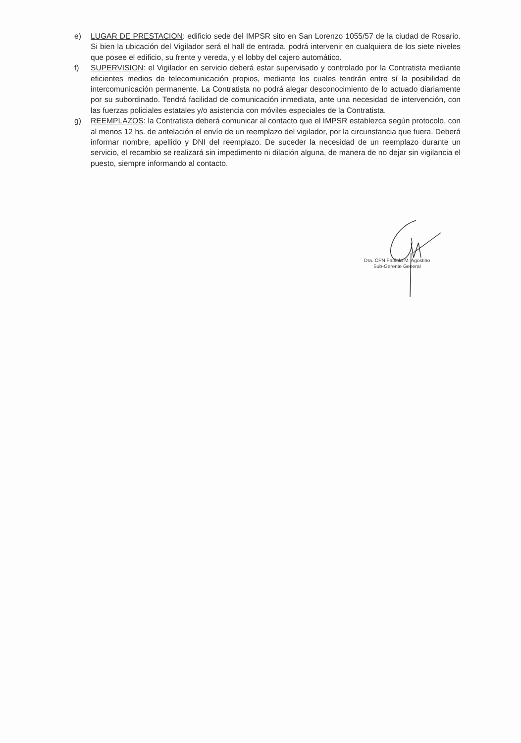e) LUGAR DE PRESTACION: edificio sede del IMPSR sito en San Lorenzo 1055/57 de la ciudad de Rosario. Si bien la ubicación del Vigilador será el hall de entrada, podrá intervenir en cualquiera de los siete niveles que posee el edificio, su frente y vereda, y el lobby del cajero automático.
f) SUPERVISION: el Vigilador en servicio deberá estar supervisado y controlado por la Contratista mediante eficientes medios de telecomunicación propios, mediante los cuales tendrán entre sí la posibilidad de intercomunicación permanente. La Contratista no podrá alegar desconocimiento de lo actuado diariamente por su subordinado. Tendrá facilidad de comunicación inmediata, ante una necesidad de intervención, con las fuerzas policiales estatales y/o asistencia con móviles especiales de la Contratista.
g) REEMPLAZOS: la Contratista deberá comunicar al contacto que el IMPSR establezca según protocolo, con al menos 12 hs. de antelación el envío de un reemplazo del vigilador, por la circunstancia que fuera. Deberá informar nombre, apellido y DNI del reemplazo. De suceder la necesidad de un reemplazo durante un servicio, el recambio se realizará sin impedimento ni dilación alguna, de manera de no dejar sin vigilancia el puesto, siempre informando al contacto.
Dra. CPN Fabiola M. Agostino
Sub-Gerente General